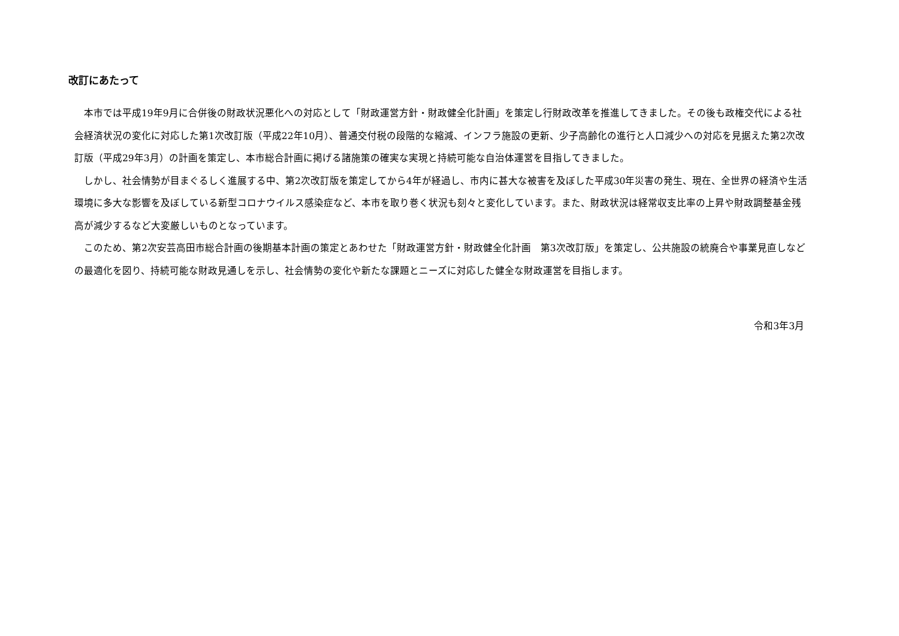改訂にあたって
　本市では平成19年9月に合併後の財政状況悪化への対応として「財政運営方針・財政健全化計画」を策定し行財政改革を推進してきました。その後も政権交代による社会経済状況の変化に対応した第1次改訂版（平成22年10月）、普通交付税の段階的な縮減、インフラ施設の更新、少子高齢化の進行と人口減少への対応を見据えた第2次改訂版（平成29年3月）の計画を策定し、本市総合計画に掲げる諸施策の確実な実現と持続可能な自治体運営を目指してきました。
　しかし、社会情勢が目まぐるしく進展する中、第2次改訂版を策定してから4年が経過し、市内に甚大な被害を及ぼした平成30年災害の発生、現在、全世界の経済や生活環境に多大な影響を及ぼしている新型コロナウイルス感染症など、本市を取り巻く状況も刻々と変化しています。また、財政状況は経常収支比率の上昇や財政調整基金残高が減少するなど大変厳しいものとなっています。
　このため、第2次安芸高田市総合計画の後期基本計画の策定とあわせた「財政運営方針・財政健全化計画　第3次改訂版」を策定し、公共施設の統廃合や事業見直しなどの最適化を図り、持続可能な財政見通しを示し、社会情勢の変化や新たな課題とニーズに対応した健全な財政運営を目指します。
令和3年3月